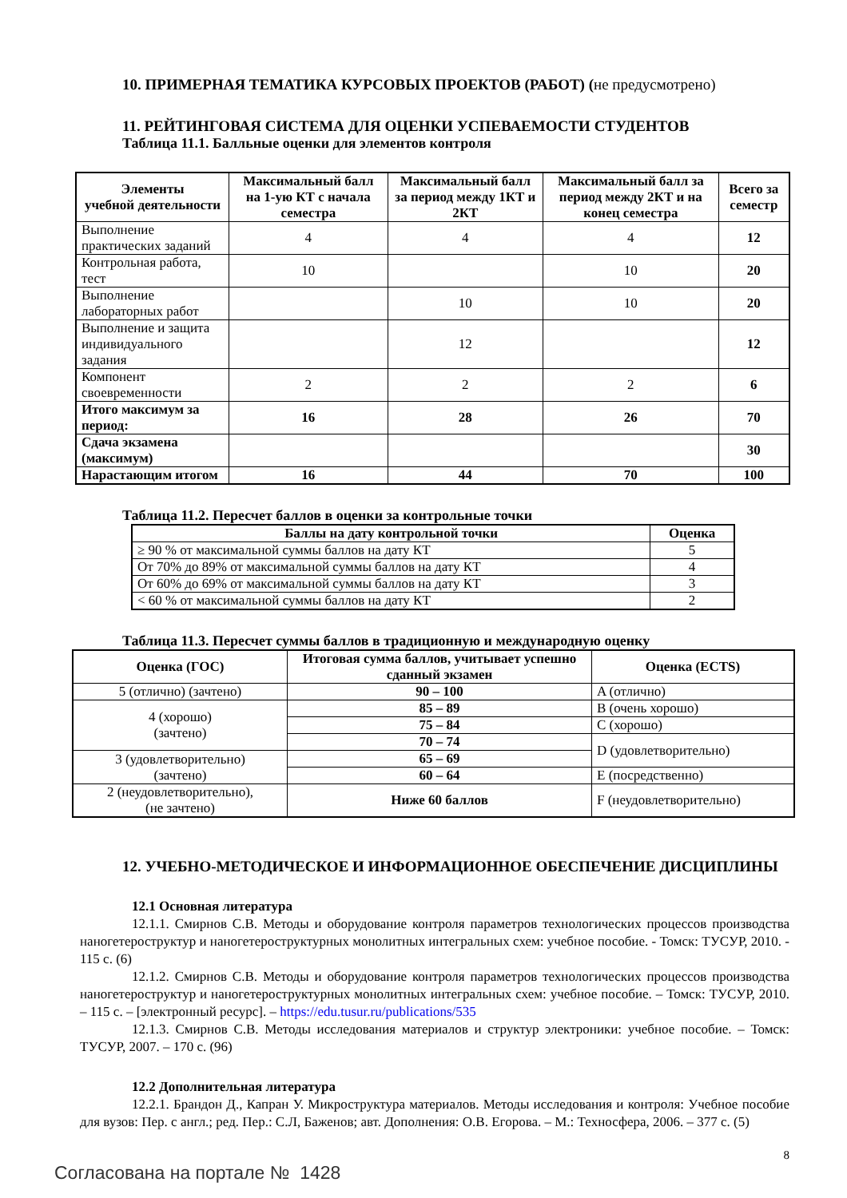10. ПРИМЕРНАЯ ТЕМАТИКА КУРСОВЫХ ПРОЕКТОВ (РАБОТ) (не предусмотрено)
11. РЕЙТИНГОВАЯ СИСТЕМА ДЛЯ ОЦЕНКИ УСПЕВАЕМОСТИ СТУДЕНТОВ
Таблица 11.1. Балльные оценки для элементов контроля
| Элементы учебной деятельности | Максимальный балл на 1-ую КТ с начала семестра | Максимальный балл за период между 1КТ и 2КТ | Максимальный балл за период между 2КТ и на конец семестра | Всего за семестр |
| --- | --- | --- | --- | --- |
| Выполнение практических заданий | 4 | 4 | 4 | 12 |
| Контрольная работа, тест | 10 | | 10 | 20 |
| Выполнение лабораторных работ | | 10 | 10 | 20 |
| Выполнение и защита индивидуального задания | | 12 | | 12 |
| Компонент своевременности | 2 | 2 | 2 | 6 |
| Итого максимум за период: | 16 | 28 | 26 | 70 |
| Сдача экзамена (максимум) | | | | 30 |
| Нарастающим итогом | 16 | 44 | 70 | 100 |
Таблица 11.2. Пересчет баллов в оценки за контрольные точки
| Баллы на дату контрольной точки | Оценка |
| --- | --- |
| ≥ 90 % от максимальной суммы баллов на дату КТ | 5 |
| От 70% до 89% от максимальной суммы баллов на дату КТ | 4 |
| От 60% до 69% от максимальной суммы баллов на дату КТ | 3 |
| < 60 % от максимальной суммы баллов на дату КТ | 2 |
Таблица 11.3. Пересчет суммы баллов в традиционную и международную оценку
| Оценка (ГОС) | Итоговая сумма баллов, учитывает успешно сданный экзамен | Оценка (ECTS) |
| --- | --- | --- |
| 5 (отлично) (зачтено) | 90 – 100 | A (отлично) |
| 4 (хорошо) (зачтено) | 85 – 89 | B (очень хорошо) |
| | 75 – 84 | C (хорошо) |
| | 70 – 74 | D (удовлетворительно) |
| 3 (удовлетворительно) (зачтено) | 65 – 69 | |
| | 60 – 64 | E (посредственно) |
| 2 (неудовлетворительно), (не зачтено) | Ниже 60 баллов | F (неудовлетворительно) |
12. УЧЕБНО-МЕТОДИЧЕСКОЕ И ИНФОРМАЦИОННОЕ ОБЕСПЕЧЕНИЕ ДИСЦИПЛИНЫ
12.1 Основная литература
12.1.1. Смирнов С.В. Методы и оборудование контроля параметров технологических процессов производства наногетероструктур и наногетероструктурных монолитных интегральных схем: учебное пособие. - Томск: ТУСУР, 2010. - 115 с. (6)
12.1.2. Смирнов С.В. Методы и оборудование контроля параметров технологических процессов производства наногетероструктур и наногетероструктурных монолитных интегральных схем: учебное пособие. – Томск: ТУСУР, 2010. – 115 с. – [электронный ресурс]. – https://edu.tusur.ru/publications/535
12.1.3. Смирнов С.В. Методы исследования материалов и структур электроники: учебное пособие. – Томск: ТУСУР, 2007. – 170 с. (96)
12.2 Дополнительная литература
12.2.1. Брандон Д., Капран У. Микроструктура материалов. Методы исследования и контроля: Учебное пособие для вузов: Пер. с англ.; ред. Пер.: С.Л, Баженов; авт. Дополнения: О.В. Егорова. – М.: Техносфера, 2006. – 377 с. (5)
8
Согласована на портале № 1428